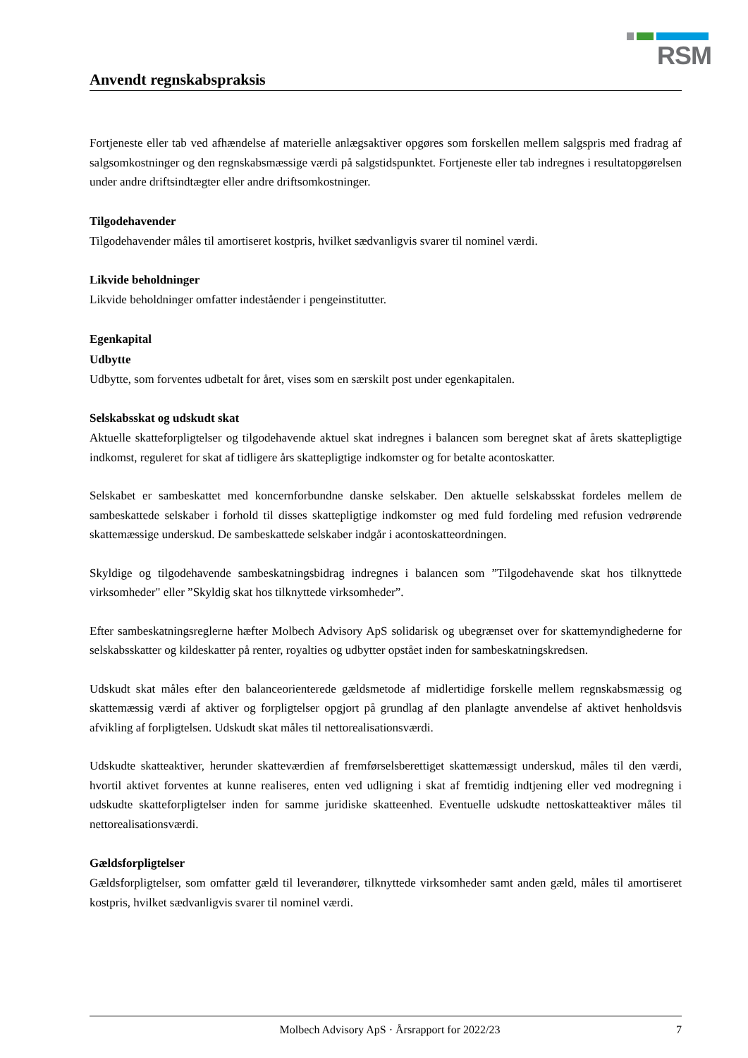RSM
Anvendt regnskabspraksis
Fortjeneste eller tab ved afhændelse af materielle anlægsaktiver opgøres som forskellen mellem salgspris med fradrag af salgsomkostninger og den regnskabsmæssige værdi på salgstidspunktet. Fortjeneste eller tab indregnes i resultatopgørelsen under andre driftsindtægter eller andre driftsomkostninger.
Tilgodehavender
Tilgodehavender måles til amortiseret kostpris, hvilket sædvanligvis svarer til nominel værdi.
Likvide beholdninger
Likvide beholdninger omfatter indeståender i pengeinstitutter.
Egenkapital
Udbytte
Udbytte, som forventes udbetalt for året, vises som en særskilt post under egenkapitalen.
Selskabsskat og udskudt skat
Aktuelle skatteforpligtelser og tilgodehavende aktuel skat indregnes i balancen som beregnet skat af årets skattepligtige indkomst, reguleret for skat af tidligere års skattepligtige indkomster og for betalte acontoskatter.
Selskabet er sambeskattet med koncernforbundne danske selskaber. Den aktuelle selskabsskat fordeles mellem de sambeskattede selskaber i forhold til disses skattepligtige indkomster og med fuld fordeling med refusion vedrørende skattemæssige underskud. De sambeskattede selskaber indgår i acontoskatteordningen.
Skyldige og tilgodehavende sambeskatningsbidrag indregnes i balancen som ”Tilgodehavende skat hos tilknyttede virksomheder" eller ”Skyldig skat hos tilknyttede virksomheder”.
Efter sambeskatningsreglerne hæfter Molbech Advisory ApS solidarisk og ubegrænset over for skattemyndighederne for selskabsskatter og kildeskatter på renter, royalties og udbytter opstået inden for sambeskatningskredsen.
Udskudt skat måles efter den balanceorienterede gældsmetode af midlertidige forskelle mellem regnskabsmæssig og skattemæssig værdi af aktiver og forpligtelser opgjort på grundlag af den planlagte anvendelse af aktivet henholdsvis afvikling af forpligtelsen. Udskudt skat måles til nettorealisationsværdi.
Udskudte skatteaktiver, herunder skatteværdien af fremførselsberettiget skattemæssigt underskud, måles til den værdi, hvortil aktivet forventes at kunne realiseres, enten ved udligning i skat af fremtidig indtjening eller ved modregning i udskudte skatteforpligtelser inden for samme juridiske skatteenhed. Eventuelle udskudte nettoskatteaktiver måles til nettorealisationsværdi.
Gældsforpligtelser
Gældsforpligtelser, som omfatter gæld til leverandører, tilknyttede virksomheder samt anden gæld, måles til amortiseret kostpris, hvilket sædvanligvis svarer til nominel værdi.
Molbech Advisory ApS · Årsrapport for 2022/23 7